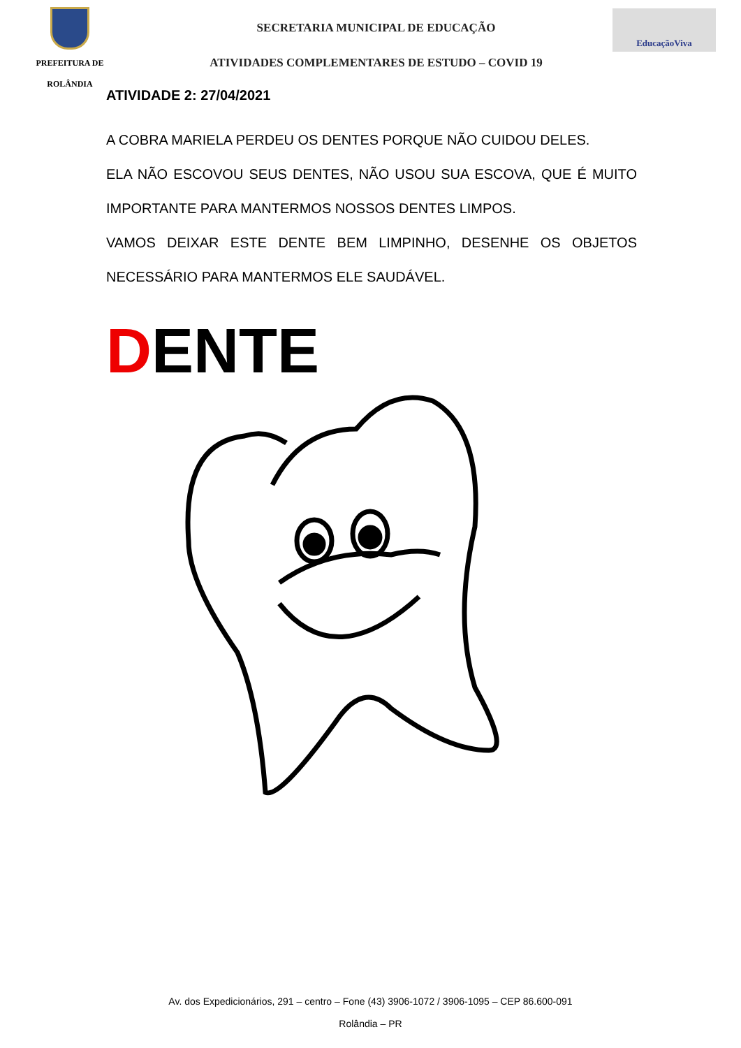PREFEITURA DE
ROLÂNDIA
SECRETARIA MUNICIPAL DE EDUCAÇÃO
ATIVIDADES COMPLEMENTARES DE ESTUDO – COVID 19
EducaçãoViva
ATIVIDADE 2: 27/04/2021
A COBRA MARIELA PERDEU OS DENTES PORQUE NÃO CUIDOU DELES.
ELA NÃO ESCOVOU SEUS DENTES, NÃO USOU SUA ESCOVA, QUE É MUITO IMPORTANTE PARA MANTERMOS NOSSOS DENTES LIMPOS.
VAMOS DEIXAR ESTE DENTE BEM LIMPINHO, DESENHE OS OBJETOS NECESSÁRIO PARA MANTERMOS ELE SAUDÁVEL.
DENTE
Av. dos Expedicionários, 291 – centro – Fone (43) 3906-1072 / 3906-1095 – CEP 86.600-091
Rolândia – PR